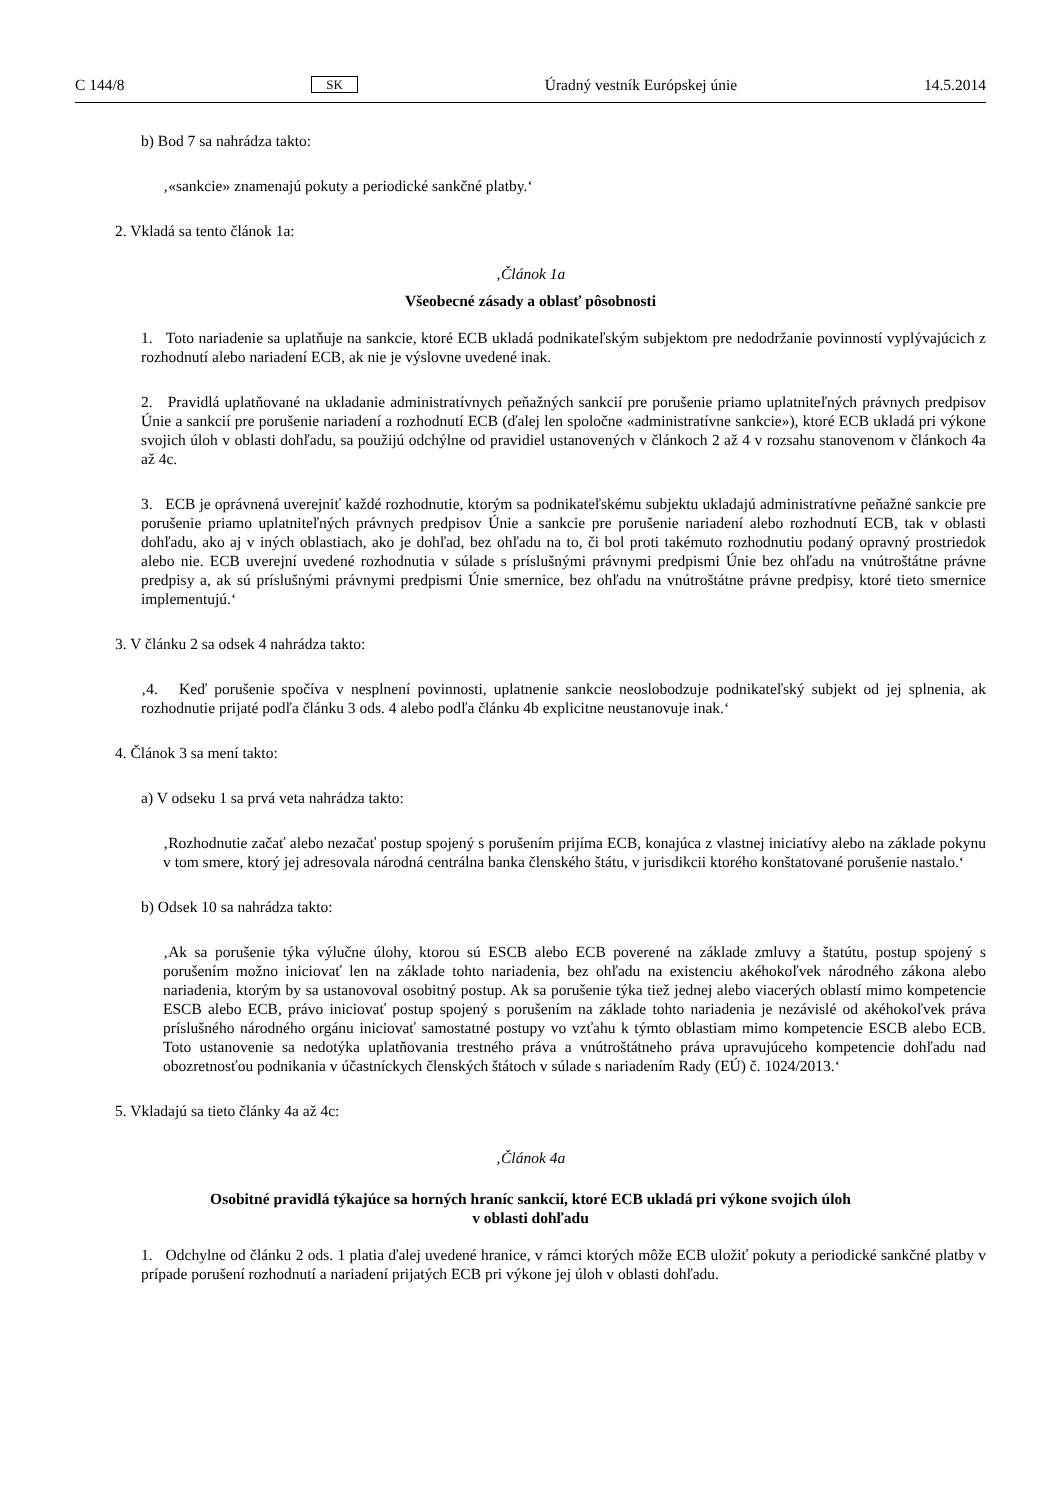C 144/8 SK Úradný vestník Európskej únie 14.5.2014
b) Bod 7 sa nahrádza takto:
‚«sankcie» znamenajú pokuty a periodické sankčné platby.‘
2. Vkladá sa tento článok 1a:
‚Článok 1a
Všeobecné zásady a oblasť pôsobnosti
1. Toto nariadenie sa uplatňuje na sankcie, ktoré ECB ukladá podnikateľským subjektom pre nedodržanie povinností vyplývajúcich z rozhodnutí alebo nariadení ECB, ak nie je výslovne uvedené inak.
2. Pravidlá uplatňované na ukladanie administratívnych peňažných sankcií pre porušenie priamo uplatniteľných právnych predpisov Únie a sankcií pre porušenie nariadení a rozhodnutí ECB (ďalej len spoločne «administratívne sankcie»), ktoré ECB ukladá pri výkone svojich úloh v oblasti dohľadu, sa použijú odchýlne od pravidiel ustanovených v článkoch 2 až 4 v rozsahu stanovenom v článkoch 4a až 4c.
3. ECB je oprávnená uverejniť každé rozhodnutie, ktorým sa podnikateľskému subjektu ukladajú administratívne peňažné sankcie pre porušenie priamo uplatniteľných právnych predpisov Únie a sankcie pre porušenie nariadení alebo rozhodnutí ECB, tak v oblasti dohľadu, ako aj v iných oblastiach, ako je dohľad, bez ohľadu na to, či bol proti takémuto rozhodnutiu podaný opravný prostriedok alebo nie. ECB uverejní uvedené rozhodnutia v súlade s príslušnými právnymi predpismi Únie bez ohľadu na vnútroštátne právne predpisy a, ak sú príslušnými právnymi predpismi Únie smernice, bez ohľadu na vnútroštátne právne predpisy, ktoré tieto smernice implementujú.‘
3. V článku 2 sa odsek 4 nahrádza takto:
‚4. Keď porušenie spočíva v nesplnení povinnosti, uplatnenie sankcie neoslobodzuje podnikateľský subjekt od jej splnenia, ak rozhodnutie prijaté podľa článku 3 ods. 4 alebo podľa článku 4b explicitne neustanovuje inak.‘
4. Článok 3 sa mení takto:
a) V odseku 1 sa prvá veta nahrádza takto:
‚Rozhodnutie začať alebo nezačať postup spojený s porušením prijíma ECB, konajúca z vlastnej iniciatívy alebo na základe pokynu v tom smere, ktorý jej adresovala národná centrálna banka členského štátu, v jurisdikcii ktorého konštatované porušenie nastalo.‘
b) Odsek 10 sa nahrádza takto:
‚Ak sa porušenie týka výlučne úlohy, ktorou sú ESCB alebo ECB poverené na základe zmluvy a štatútu, postup spojený s porušením možno iniciovať len na základe tohto nariadenia, bez ohľadu na existenciu akéhokoľvek národného zákona alebo nariadenia, ktorým by sa ustanovoval osobitný postup. Ak sa porušenie týka tiež jednej alebo viacerých oblastí mimo kompetencie ESCB alebo ECB, právo iniciovať postup spojený s porušením na základe tohto nariadenia je nezávislé od akéhokoľvek práva príslušného národného orgánu iniciovať samostatné postupy vo vzťahu k týmto oblastiam mimo kompetencie ESCB alebo ECB. Toto ustanovenie sa nedotýka uplatňovania trestného práva a vnútroštátneho práva upravujúceho kompetencie dohľadu nad obozretnosťou podnikania v účastníckych členských štátoch v súlade s nariadením Rady (EÚ) č. 1024/2013.‘
5. Vkladajú sa tieto články 4a až 4c:
‚Článok 4a
Osobitné pravidlá týkajúce sa horných hraníc sankcií, ktoré ECB ukladá pri výkone svojich úloh
v oblasti dohľadu
1. Odchylne od článku 2 ods. 1 platia ďalej uvedené hranice, v rámci ktorých môže ECB uložiť pokuty a periodické sankčné platby v prípade porušení rozhodnutí a nariadení prijatých ECB pri výkone jej úloh v oblasti dohľadu.